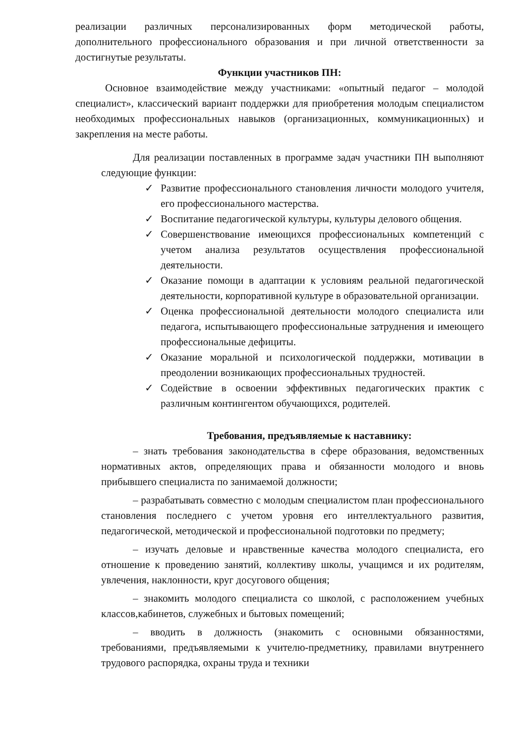реализации различных персонализированных форм методической работы, дополнительного профессионального образования и при личной ответственности за достигнутые результаты.
Функции участников ПН:
Основное взаимодействие между участниками: «опытный педагог – молодой специалист», классический вариант поддержки для приобретения молодым специалистом необходимых профессиональных навыков (организационных, коммуникационных) и закрепления на месте работы.
Для реализации поставленных в программе задач участники ПН выполняют следующие функции:
✓ Развитие профессионального становления личности молодого учителя, его профессионального мастерства.
✓ Воспитание педагогической культуры, культуры делового общения.
✓ Совершенствование имеющихся профессиональных компетенций с учетом анализа результатов осуществления профессиональной деятельности.
✓ Оказание помощи в адаптации к условиям реальной педагогической деятельности, корпоративной культуре в образовательной организации.
✓ Оценка профессиональной деятельности молодого специалиста или педагога, испытывающего профессиональные затруднения и имеющего профессиональные дефициты.
✓ Оказание моральной и психологической поддержки, мотивации в преодолении возникающих профессиональных трудностей.
✓ Содействие в освоении эффективных педагогических практик с различным контингентом обучающихся, родителей.
Требования, предъявляемые к наставнику:
– знать требования законодательства в сфере образования, ведомственных нормативных актов, определяющих права и обязанности молодого и вновь прибывшего специалиста по занимаемой должности;
– разрабатывать совместно с молодым специалистом план профессионального становления последнего с учетом уровня его интеллектуального развития, педагогической, методической и профессиональной подготовки по предмету;
– изучать деловые и нравственные качества молодого специалиста, его отношение к проведению занятий, коллективу школы, учащимся и их родителям, увлечения, наклонности, круг досугового общения;
– знакомить молодого специалиста со школой, с расположением учебных классов,кабинетов, служебных и бытовых помещений;
– вводить в должность (знакомить с основными обязанностями, требованиями, предъявляемыми к учителю-предметнику, правилами внутреннего трудового распорядка, охраны труда и техники